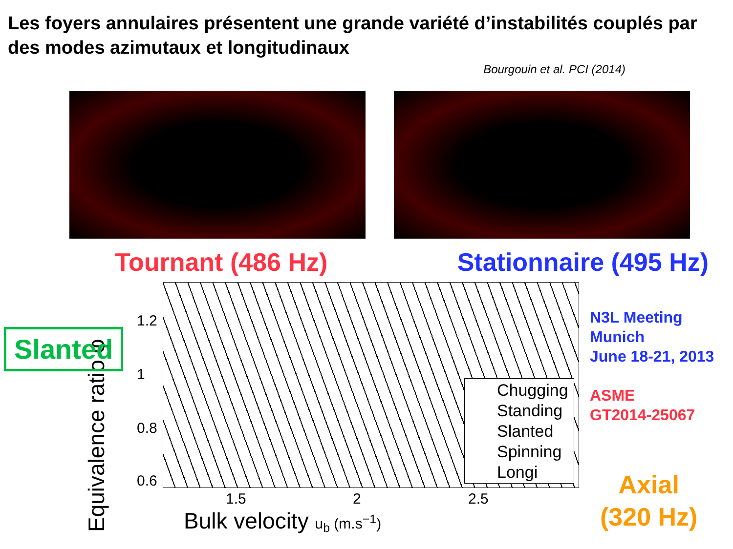Les foyers annulaires présentent une grande variété d’instabilités couplés par des modes azimutaux et longitudinaux
Bourgouin et al. PCI (2014)
Tournant (486 Hz) Stationnaire (495 Hz)
Chugging
Standing
Slanted
Spinning
Longi
1.2
1
0.8
0.6
1.5 2 2.5
Bulk velocity u<sub>b</sub> (m.s<sup>−1</sup>)
Equivalence ratio φ
N3L Meeting
Munich
June 18-21, 2013
ASME
GT2014-25067
Slanted
Axial
(320 Hz)